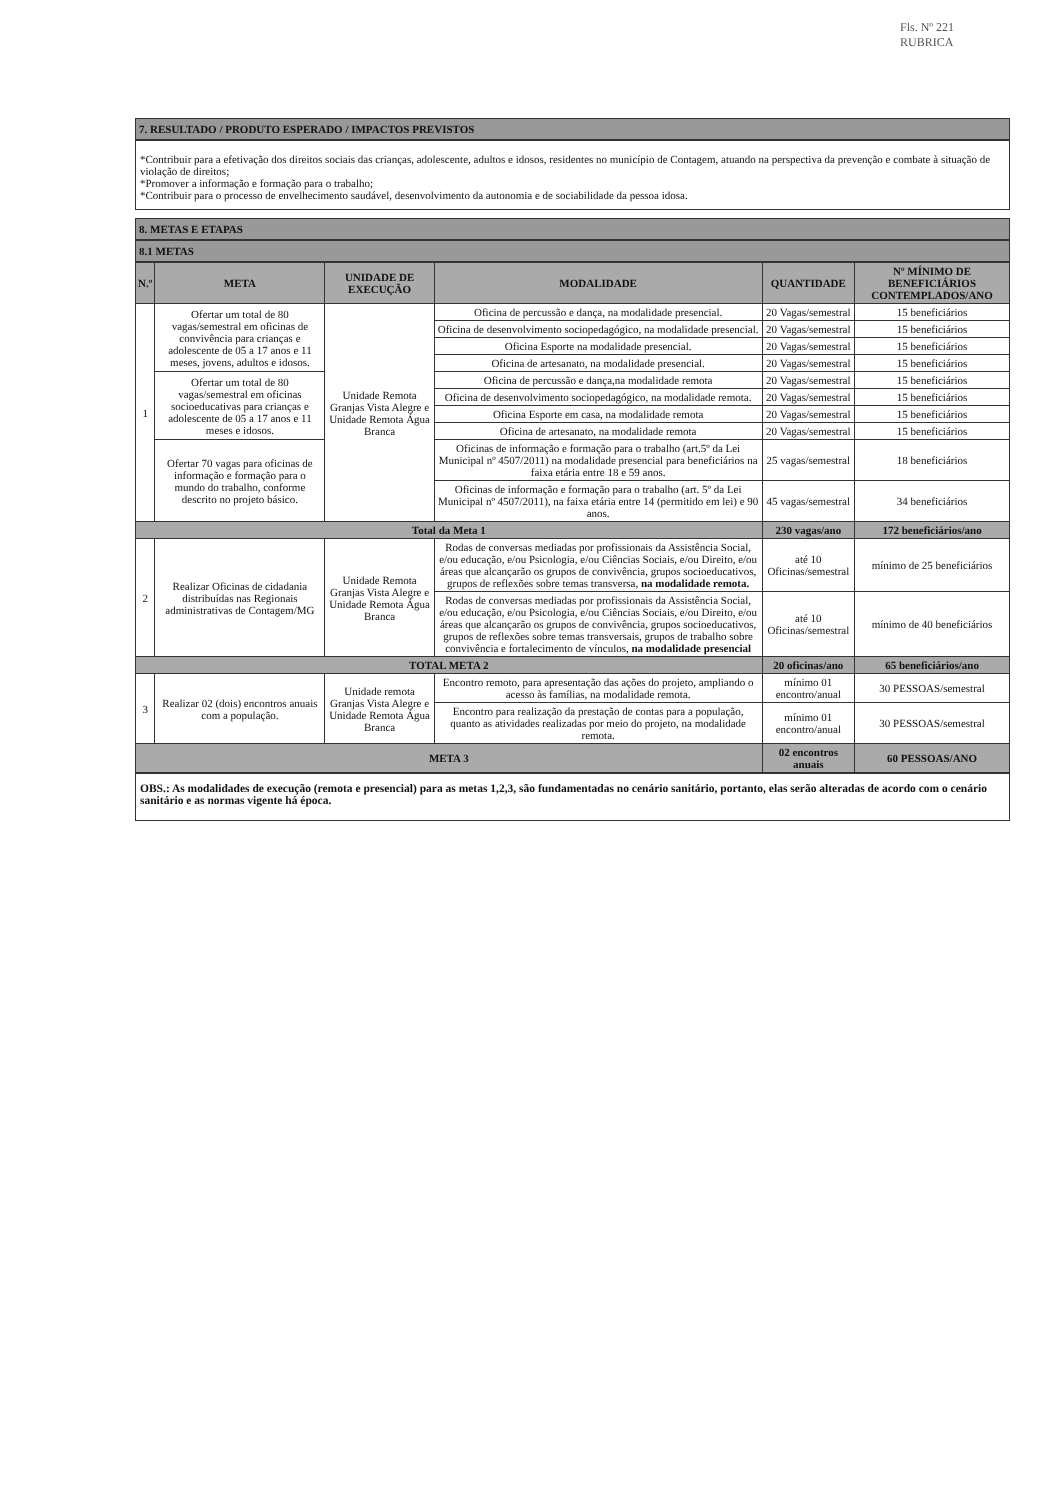Fls. Nº 221
RUBRICA
7. RESULTADO / PRODUTO ESPERADO / IMPACTOS PREVISTOS
*Contribuir para a efetivação dos direitos sociais das crianças, adolescente, adultos e idosos, residentes no município de Contagem, atuando na perspectiva da prevenção e combate à situação de violação de direitos;
*Promover a informação e formação para o trabalho;
*Contribuir para o processo de envelhecimento saudável, desenvolvimento da autonomia e de sociabilidade da pessoa idosa.
8. METAS E ETAPAS
8.1 METAS
| N.º | META | UNIDADE DE EXECUÇÃO | MODALIDADE | QUANTIDADE | Nº MÍNIMO DE BENEFICIÁRIOS CONTEMPLADOS/ANO |
| --- | --- | --- | --- | --- | --- |
| 1 | Ofertar um total de 80 vagas/semestral em oficinas de convivência para crianças e adolescente de 05 a 17 anos e 11 meses, jovens, adultos e idosos. | Unidade Remota Granjas Vista Alegre e Unidade Remota Água Branca | Oficina de percussão e dança, na modalidade presencial. | 20 Vagas/semestral | 15 beneficiários |
| | | | Oficina de desenvolvimento sociopedagógico, na modalidade presencial. | 20 Vagas/semestral | 15 beneficiários |
| | | | Oficina Esporte na modalidade presencial. | 20 Vagas/semestral | 15 beneficiários |
| | | | Oficina de artesanato, na modalidade presencial. | 20 Vagas/semestral | 15 beneficiários |
| | Ofertar um total de 80 vagas/semestral em oficinas socioeducativas para crianças e adolescente de 05 a 17 anos e 11 meses e idosos. | | Oficina de percussão e dança,na modalidade remota | 20 Vagas/semestral | 15 beneficiários |
| | | | Oficina de desenvolvimento sociopedagógico, na modalidade remota. | 20 Vagas/semestral | 15 beneficiários |
| | | | Oficina Esporte em casa, na modalidade remota | 20 Vagas/semestral | 15 beneficiários |
| | | | Oficina de artesanato, na modalidade remota | 20 Vagas/semestral | 15 beneficiários |
| | Ofertar 70 vagas para oficinas de informação e formação para o mundo do trabalho, conforme descrito no projeto básico. | | Oficinas de informação e formação para o trabalho (art.5º da Lei Municipal nº 4507/2011) na modalidade presencial para beneficiários na faixa etária entre 18 e 59 anos. | 25 vagas/semestral | 18 beneficiários |
| | | | Oficinas de informação e formação para o trabalho (art. 5º da Lei Municipal nº 4507/2011), na faixa etária entre 14 (permitido em lei) e 90 anos. | 45 vagas/semestral | 34 beneficiários |
| Total da Meta 1 | | | | 230 vagas/ano | 172 beneficiários/ano |
| 2 | Realizar Oficinas de cidadania distribuídas nas Regionais administrativas de Contagem/MG | Unidade Remota Granjas Vista Alegre e Unidade Remota Água Branca | Rodas de conversas mediadas por profissionais da Assistência Social, e/ou educação, e/ou Psicologia, e/ou Ciências Sociais, e/ou Direito, e/ou áreas que alcançarão os grupos de convivência, grupos socioeducativos, grupos de reflexões sobre temas transversa, na modalidade remota. | até 10 Oficinas/semestral | mínimo de 25 beneficiários |
| | | | Rodas de conversas mediadas por profissionais da Assistência Social, e/ou educação, e/ou Psicologia, e/ou Ciências Sociais, e/ou Direito, e/ou áreas que alcançarão os grupos de convivência, grupos socioeducativos, grupos de reflexões sobre temas transversais, grupos de trabalho sobre convivência e fortalecimento de vínculos, na modalidade presencial | até 10 Oficinas/semestral | mínimo de 40 beneficiários |
| TOTAL META 2 | | | | 20 oficinas/ano | 65 beneficiários/ano |
| 3 | Realizar 02 (dois) encontros anuais com a população. | Unidade remota Granjas Vista Alegre e Unidade Remota Água Branca | Encontro remoto, para apresentação das ações do projeto, ampliando o acesso às famílias, na modalidade remota. | mínimo 01 encontro/anual | 30 PESSOAS/semestral |
| | | | Encontro para realização da prestação de contas para a população, quanto as atividades realizadas por meio do projeto, na modalidade remota. | mínimo 01 encontro/anual | 30 PESSOAS/semestral |
| META 3 | | | | 02 encontros anuais | 60 PESSOAS/ANO |
OBS.: As modalidades de execução (remota e presencial) para as metas 1,2,3, são fundamentadas no cenário sanitário, portanto, elas serão alteradas de acordo com o cenário sanitário e as normas vigente há época.